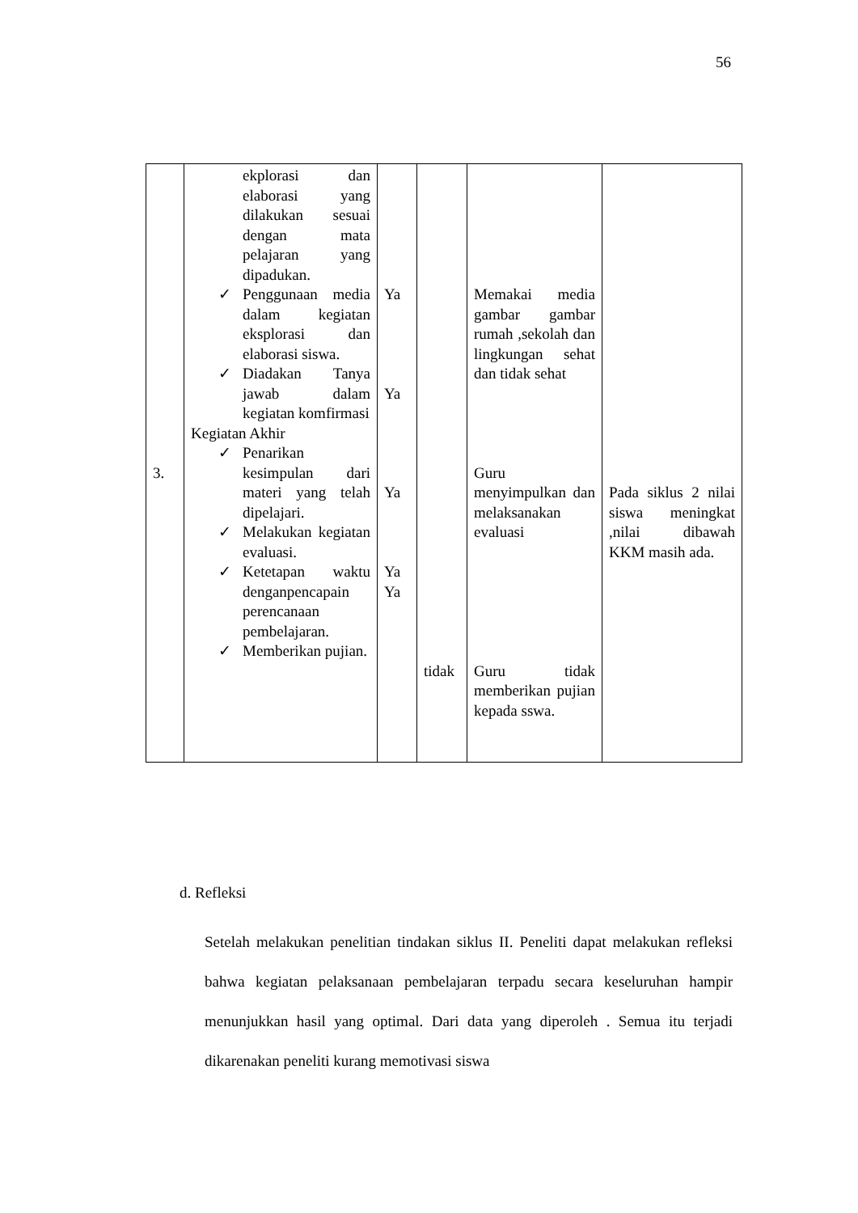56
| 3. | ekplorasi dan elaborasi yang dilakukan sesuai dengan mata pelajaran yang dipadukan. ✓ Penggunaan media dalam kegiatan eksplorasi dan elaborasi siswa. ✓ Diadakan Tanya jawab dalam kegiatan komfirmasi Kegiatan Akhir ✓ Penarikan kesimpulan dari materi yang telah dipelajari. ✓ Melakukan kegiatan evaluasi. ✓ Ketetapan waktu denganpencapain perencanaan pembelajaran. ✓ Memberikan pujian. | Ya Ya Ya Ya Ya | tidak | Memakai media gambar gambar rumah ,sekolah dan lingkungan sehat dan tidak sehat Guru menyimpulkan dan melaksanakan evaluasi Guru tidak memberikan pujian kepada sswa. | Pada siklus 2 nilai siswa meningkat ,nilai dibawah KKM masih ada. |
d. Refleksi
Setelah melakukan penelitian tindakan siklus II. Peneliti dapat melakukan refleksi bahwa kegiatan pelaksanaan pembelajaran terpadu secara keseluruhan hampir menunjukkan hasil yang optimal. Dari data yang diperoleh . Semua itu terjadi dikarenakan peneliti kurang memotivasi siswa